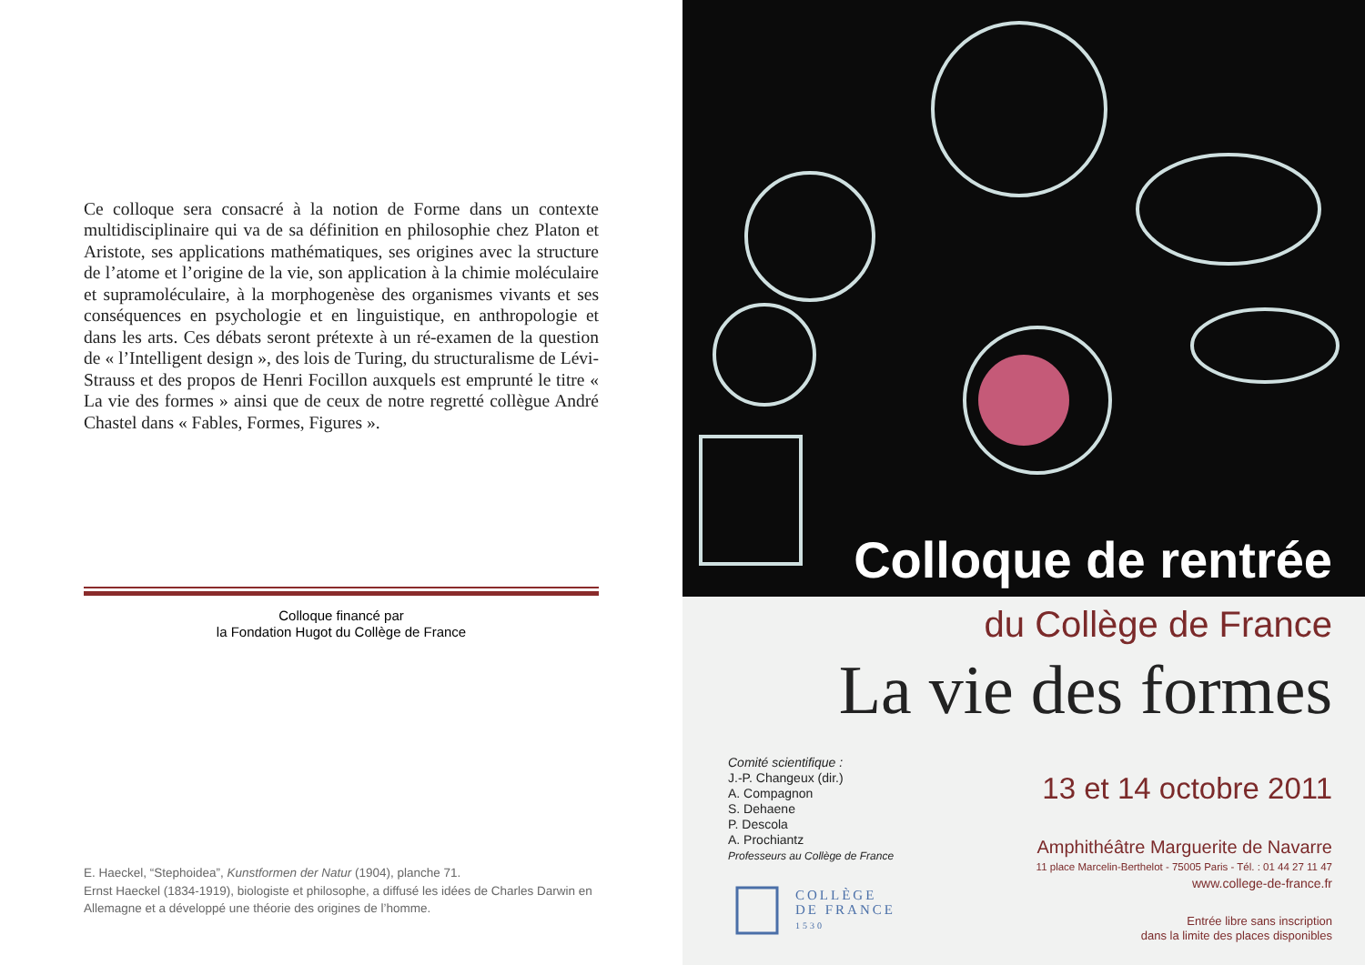Ce colloque sera consacré à la notion de Forme dans un contexte multidisciplinaire qui va de sa définition en philosophie chez Platon et Aristote, ses applications mathématiques, ses origines avec la structure de l’atome et l’origine de la vie, son application à la chimie moléculaire et supramoléculaire, à la morphogenèse des organismes vivants et ses conséquences en psychologie et en linguistique, en anthropologie et dans les arts. Ces débats seront prétexte à un ré-examen de la question de « l’Intelligent design », des lois de Turing, du structuralisme de Lévi-Strauss et des propos de Henri Focillon auxquels est emprunté le titre « La vie des formes » ainsi que de ceux de notre regretté collègue André Chastel dans « Fables, Formes, Figures ».
Colloque financé par
la Fondation Hugot du Collège de France
E. Haeckel, “Stephoidea”, Kunstformen der Natur (1904), planche 71.
Ernst Haeckel (1834-1919), biologiste et philosophe, a diffusé les idées de Charles Darwin en Allemagne et a développé une théorie des origines de l’homme.
Colloque de rentrée
du Collège de France
La vie des formes
Comité scientifique :
J.-P. Changeux (dir.)
A. Compagnon
S. Dehaene
P. Descola
A. Prochiantz
Professeurs au Collège de France
13 et 14 octobre 2011
Amphithéâtre Marguerite de Navarre
11 place Marcelin-Berthelot - 75005 Paris - Tél. : 01 44 27 11 47
www.college-de-france.fr
COLLÈGE
DE FRANCE
1530
Entrée libre sans inscription
dans la limite des places disponibles